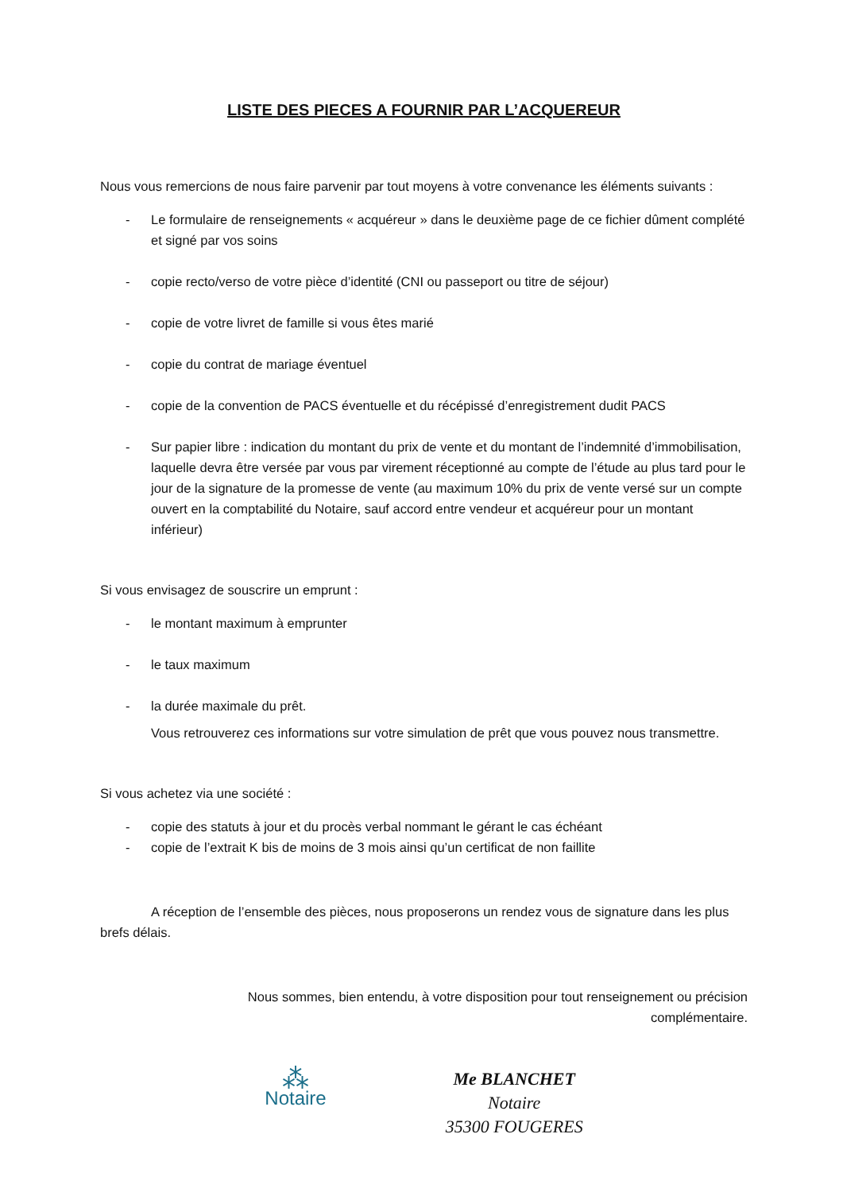LISTE DES PIECES A FOURNIR PAR L’ACQUEREUR
Nous vous remercions de nous faire parvenir par tout moyens à votre convenance les éléments suivants :
- Le formulaire de renseignements « acquéreur » dans le deuxième page de ce fichier dûment complété et signé par vos soins
- copie recto/verso de votre pièce d’identité (CNI ou passeport ou titre de séjour)
- copie de votre livret de famille si vous êtes marié
- copie du contrat de mariage éventuel
- copie de la convention de PACS éventuelle et du récépissé d’enregistrement dudit PACS
- Sur papier libre : indication du montant du prix de vente et du montant de l’indemnité d’immobilisation, laquelle devra être versée par vous par virement réceptionné au compte de l’étude au plus tard pour le jour de la signature de la promesse de vente (au maximum 10% du prix de vente versé sur un compte ouvert en la comptabilité du Notaire, sauf accord entre vendeur et acquéreur pour un montant inférieur)
Si vous envisagez de souscrire un emprunt :
- le montant maximum à emprunter
- le taux maximum
- la durée maximale du prêt.
Vous retrouverez ces informations sur votre simulation de prêt que vous pouvez nous transmettre.
Si vous achetez via une société :
- copie des statuts à jour et du procès verbal nommant le gérant le cas échéant
- copie de l’extrait K bis de moins de 3 mois ainsi qu’un certificat de non faillite
A réception de l’ensemble des pièces, nous proposerons un rendez vous de signature dans les plus brefs délais.
Nous sommes, bien entendu, à votre disposition pour tout renseignement ou précision complémentaire.
⁂
Notaire
Me BLANCHET
Notaire
35300 FOUGERES